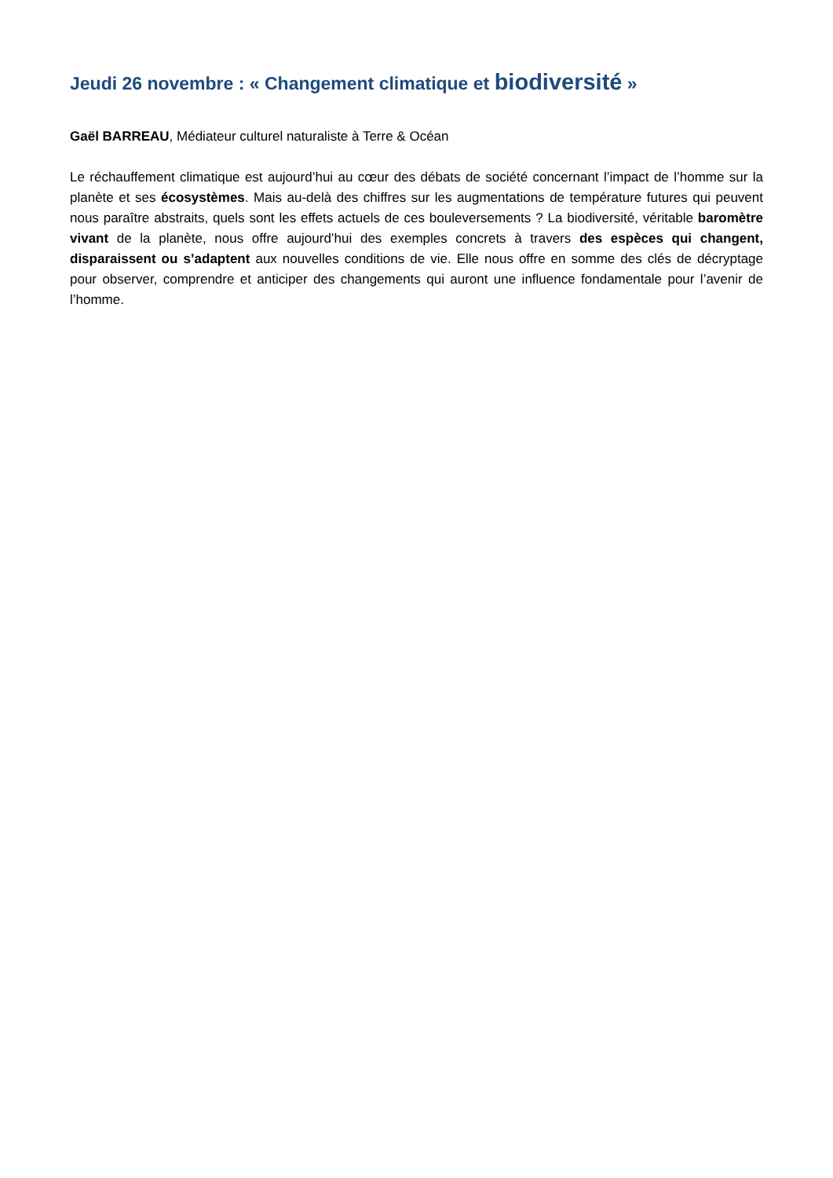Jeudi 26 novembre : « Changement climatique et biodiversité »
Gaël BARREAU, Médiateur culturel naturaliste à Terre & Océan
Le réchauffement climatique est aujourd’hui au cœur des débats de société concernant l’impact de l’homme sur la planète et ses écosystèmes. Mais au-delà des chiffres sur les augmentations de température futures qui peuvent nous paraître abstraits, quels sont les effets actuels de ces bouleversements ? La biodiversité, véritable baromètre vivant de la planète, nous offre aujourd’hui des exemples concrets à travers des espèces qui changent, disparaissent ou s’adaptent aux nouvelles conditions de vie. Elle nous offre en somme des clés de décryptage pour observer, comprendre et anticiper des changements qui auront une influence fondamentale pour l’avenir de l’homme.